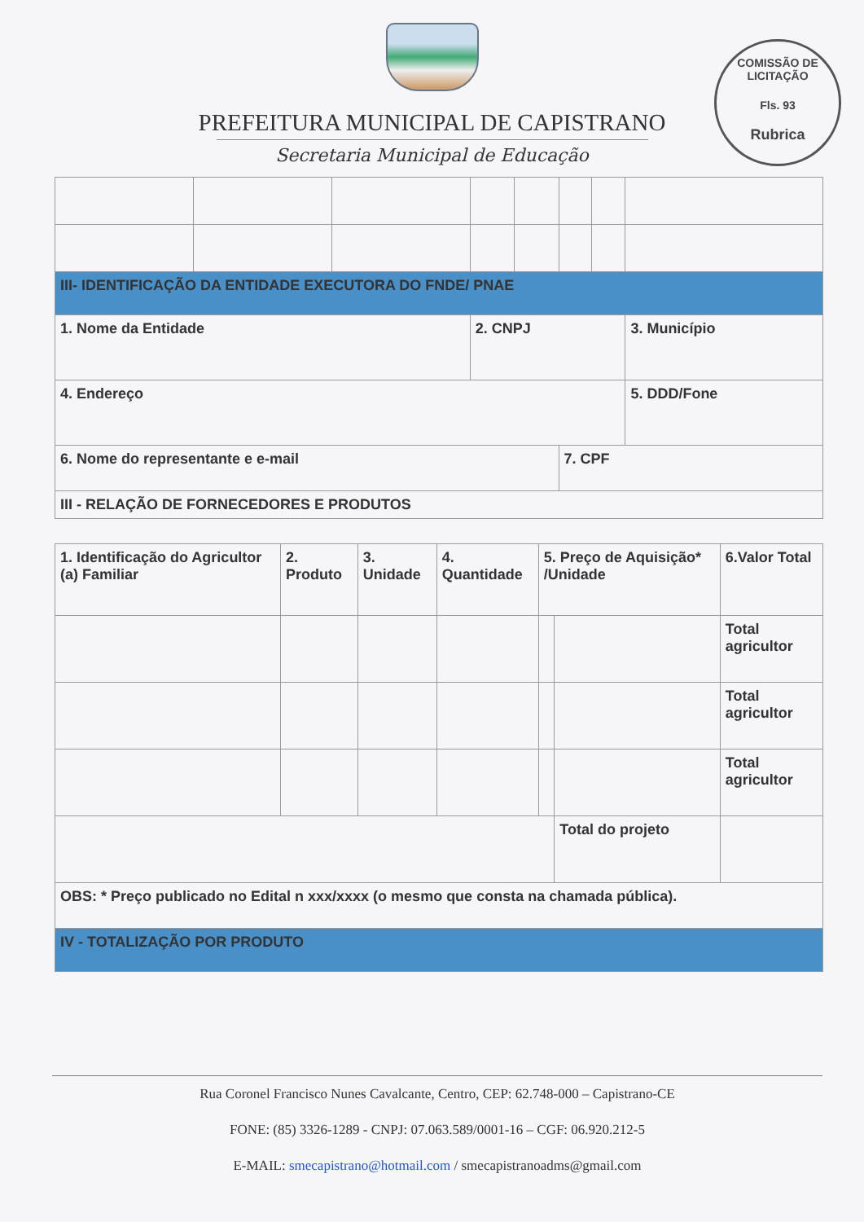PREFEITURA MUNICIPAL DE CAPISTRANO
Secretaria Municipal de Educação
COMISSÃO DE LICITAÇÃO
Fls. 93
Rubrica
| III- IDENTIFICAÇÃO DA ENTIDADE EXECUTORA DO FNDE/ PNAE | | | | | | | |
| 1. Nome da Entidade | | | 2. CNPJ | | | | 3. Município |
| 4. Endereço | | | | | | | 5. DDD/Fone |
| 6. Nome do representante e e-mail | | | | | 7. CPF | | |
| III - RELAÇÃO DE FORNECEDORES E PRODUTOS | | | | | | | |
| 1. Identificação do Agricultor (a) Familiar | 2. Produto | 3. Unidade | 4. Quantidade | 5. Preço de Aquisição* /Unidade | | 6.Valor Total |
| | | | | | | Total agricultor |
| | | | | | | Total agricultor |
| | | | | | | Total agricultor |
| | | | | | Total do projeto | |
| OBS: * Preço publicado no Edital n xxx/xxxx (o mesmo que consta na chamada pública). | | | | | | |
| IV - TOTALIZAÇÃO POR PRODUTO | | | | | | |
Rua Coronel Francisco Nunes Cavalcante, Centro, CEP: 62.748-000 – Capistrano-CE
FONE: (85) 3326-1289 - CNPJ: 07.063.589/0001-16 – CGF: 06.920.212-5
E-MAIL: smecapistrano@hotmail.com / smecapistranoadms@gmail.com